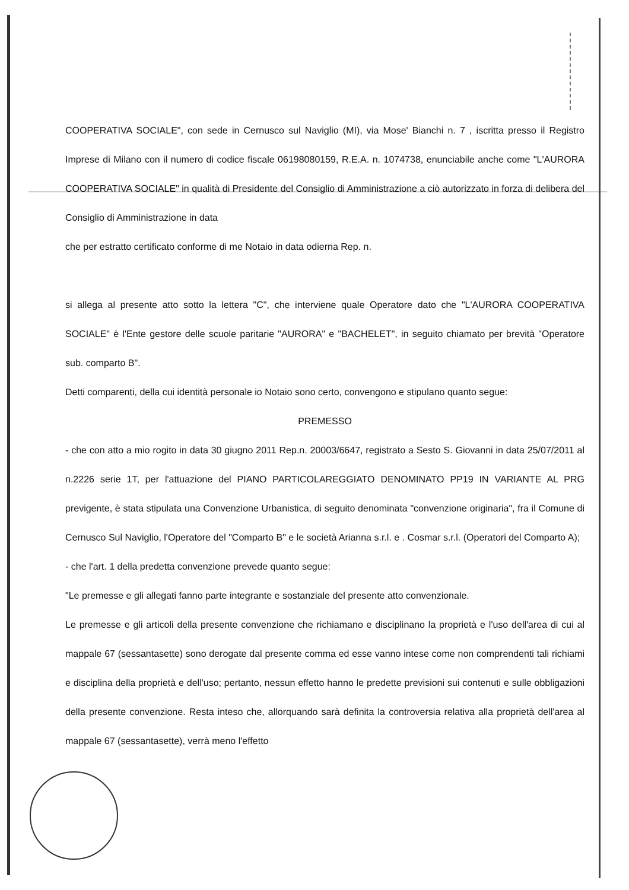COOPERATIVA SOCIALE", con sede in Cernusco sul Naviglio (MI), via Mose' Bianchi n. 7 , iscritta presso il Registro Imprese di Milano con il numero di codice fiscale 06198080159, R.E.A. n. 1074738, enunciabile anche come "L'AURORA COOPERATIVA SOCIALE" in qualità di Presidente del Consiglio di Amministrazione a ciò autorizzato in forza di delibera del Consiglio di Amministrazione in data
che per estratto certificato conforme di me Notaio in data odierna Rep. n.
si allega al presente atto sotto la lettera "C", che interviene quale Operatore dato che "L'AURORA COOPERATIVA SOCIALE" è l'Ente gestore delle scuole paritarie "AURORA" e "BACHELET", in seguito chiamato per brevità "Operatore sub. comparto B".
Detti comparenti, della cui identità personale io Notaio sono certo, convengono e stipulano quanto segue:
PREMESSO
- che con atto a mio rogito in data 30 giugno 2011 Rep.n. 20003/6647, registrato a Sesto S. Giovanni in data 25/07/2011 al n.2226 serie 1T, per l'attuazione del PIANO PARTICOLAREGGIATO DENOMINATO PP19 IN VARIANTE AL PRG previgente, è stata stipulata una Convenzione Urbanistica, di seguito denominata "convenzione originaria", fra il Comune di Cernusco Sul Naviglio, l'Operatore del "Comparto B" e le società Arianna s.r.l. e . Cosmar s.r.l. (Operatori del Comparto A);
- che l'art. 1 della predetta convenzione prevede quanto segue:
"Le premesse e gli allegati fanno parte integrante e sostanziale del presente atto convenzionale.
Le premesse e gli articoli della presente convenzione che richiamano e disciplinano la proprietà e l'uso dell'area di cui al mappale 67 (sessantasette) sono derogate dal presente comma ed esse vanno intese come non comprendenti tali richiami e disciplina della proprietà e dell'uso; pertanto, nessun effetto hanno le predette previsioni sui contenuti e sulle obbligazioni della presente convenzione. Resta inteso che, allorquando sarà definita la controversia relativa alla proprietà dell'area al mappale 67 (sessantasette), verrà meno l'effetto